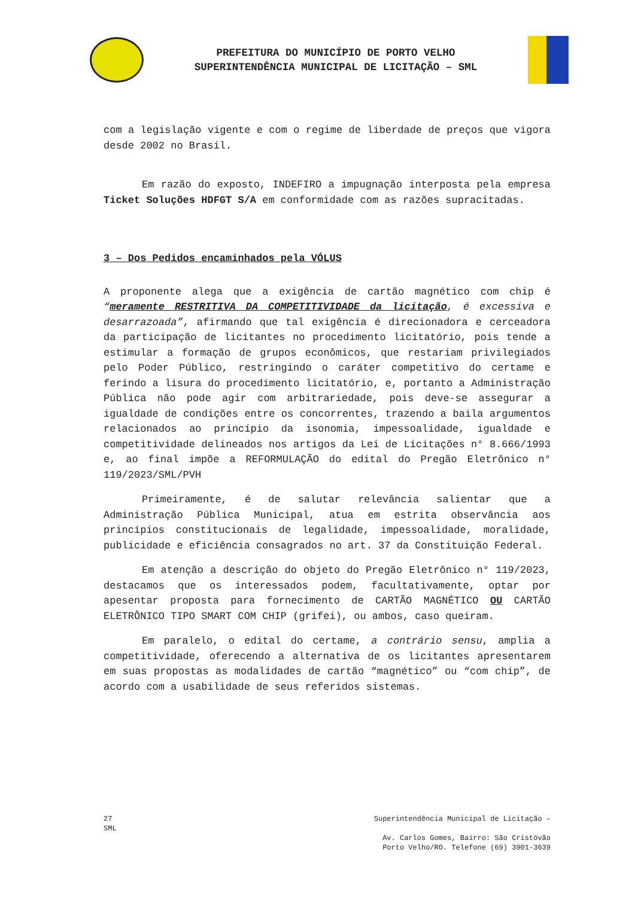PREFEITURA DO MUNICÍPIO DE PORTO VELHO
SUPERINTENDÊNCIA MUNICIPAL DE LICITAÇÃO – SML
com a legislação vigente e com o regime de liberdade de preços que vigora desde 2002 no Brasil.
Em razão do exposto, INDEFIRO a impugnação interposta pela empresa Ticket Soluções HDFGT S/A em conformidade com as razões supracitadas.
3 – Dos Pedidos encaminhados pela VÓLUS
A proponente alega que a exigência de cartão magnético com chip é “meramente RESTRITIVA DA COMPETITIVIDADE da licitação, é excessiva e desarrazoada”, afirmando que tal exigência é direcionadora e cerceadora da participação de licitantes no procedimento licitatório, pois tende a estimular a formação de grupos econômicos, que restariam privilegiados pelo Poder Público, restringindo o caráter competitivo do certame e ferindo a lisura do procedimento licitatório, e, portanto a Administração Pública não pode agir com arbitrariedade, pois deve-se assegurar a igualdade de condições entre os concorrentes, trazendo a baila argumentos relacionados ao princípio da isonomia, impessoalidade, igualdade e competitividade delineados nos artigos da Lei de Licitações n° 8.666/1993 e, ao final impõe a REFORMULAÇÃO do edital do Pregão Eletrônico n° 119/2023/SML/PVH
Primeiramente, é de salutar relevância salientar que a Administração Pública Municipal, atua em estrita observância aos princípios constitucionais de legalidade, impessoalidade, moralidade, publicidade e eficiência consagrados no art. 37 da Constituição Federal.
Em atenção a descrição do objeto do Pregão Eletrônico n° 119/2023, destacamos que os interessados podem, facultativamente, optar por apesentar proposta para fornecimento de CARTÃO MAGNÉTICO OU CARTÃO ELETRÔNICO TIPO SMART COM CHIP (grifei), ou ambos, caso queiram.
Em paralelo, o edital do certame, a contrário sensu, amplia a competitividade, oferecendo a alternativa de os licitantes apresentarem em suas propostas as modalidades de cartão “magnético” ou “com chip”, de acordo com a usabilidade de seus referidos sistemas.
27
SML
Superintendência Municipal de Licitação –
Av. Carlos Gomes, Bairro: São Cristóvão
Porto Velho/RO. Telefone (69) 3901-3639